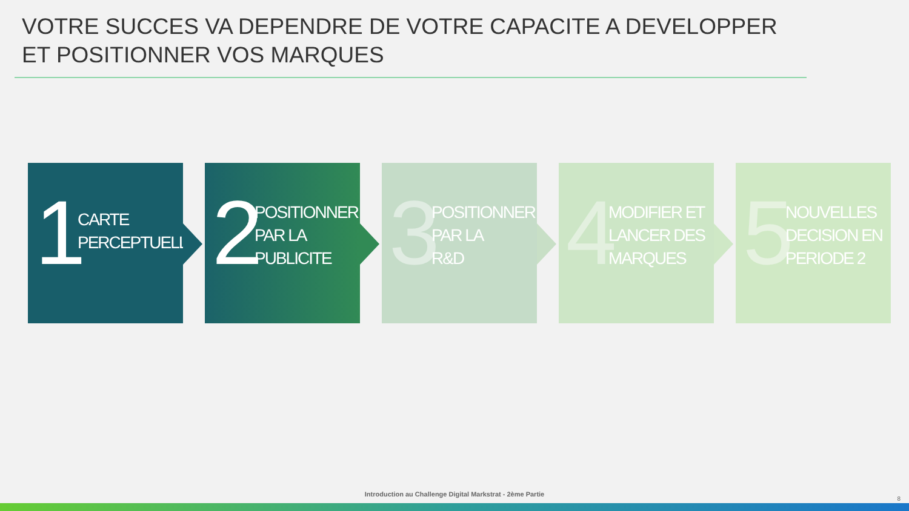VOTRE SUCCES VA DEPENDRE DE VOTRE CAPACITE A DEVELOPPER ET POSITIONNER VOS MARQUES
1
CARTE
PERCEPTUELLE
2
POSITIONNER
PAR LA
PUBLICITE
3
POSITIONNER
PAR LA
R&D
4
MODIFIER ET
LANCER DES
MARQUES
5
NOUVELLES
DECISION EN
PERIODE 2
Introduction au Challenge Digital Markstrat - 2ème Partie
8